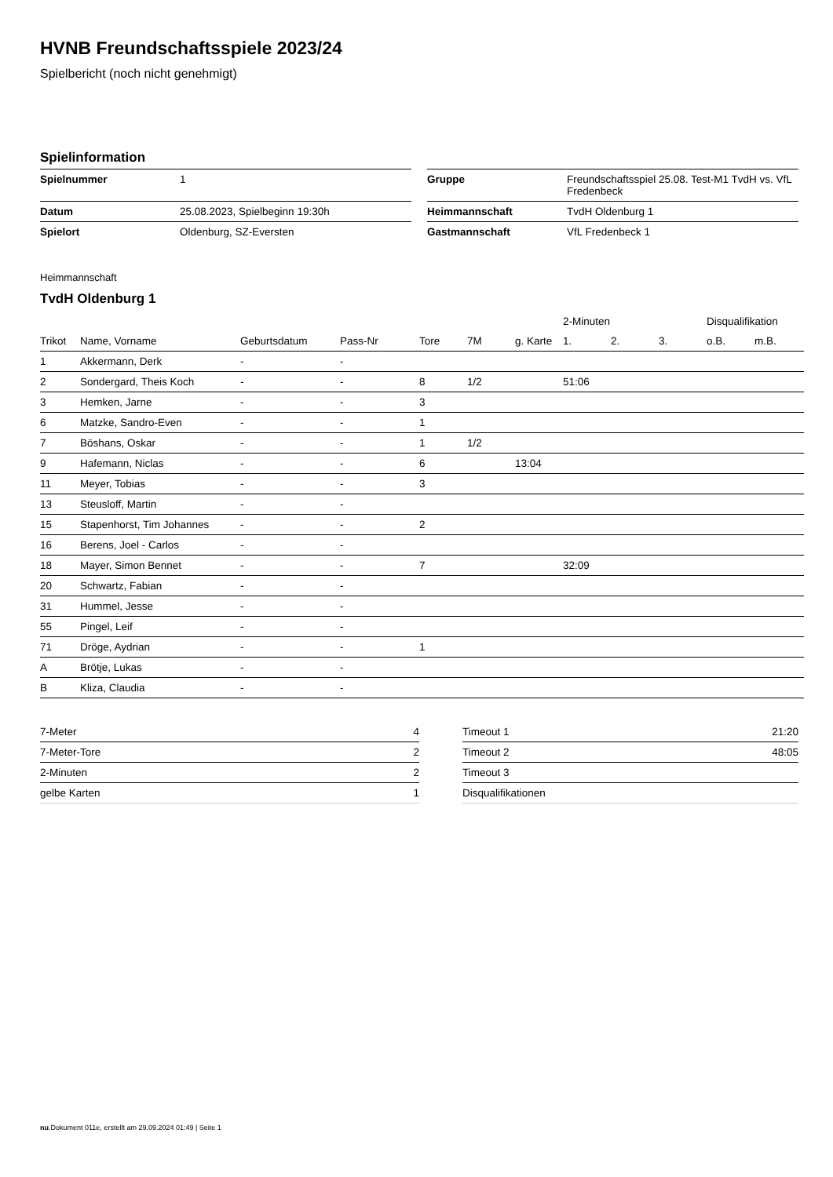HVNB Freundschaftsspiele 2023/24
Spielbericht (noch nicht genehmigt)
Spielinformation
| Spielnummer | 1 |
| Datum | 25.08.2023, Spielbeginn 19:30h |
| Spielort | Oldenburg, SZ-Eversten |
| Gruppe | Freundschaftsspiel 25.08. Test-M1 TvdH vs. VfL Fredenbeck |
| Heimmannschaft | TvdH Oldenburg 1 |
| Gastmannschaft | VfL Fredenbeck 1 |
Heimmannschaft
TvdH Oldenburg 1
| | | | | | | | 2-Minuten | | | Disqualifikation | |
| --- | --- | --- | --- | --- | --- | --- | --- | --- | --- | --- | --- |
| Trikot | Name, Vorname | Geburtsdatum | Pass-Nr | Tore | 7M | g. Karte | 1. | 2. | 3. | o.B. | m.B. |
| 1 | Akkermann, Derk | - | - | | | | | | | | |
| 2 | Sondergard, Theis Koch | - | - | 8 | 1/2 | | 51:06 | | | | |
| 3 | Hemken, Jarne | - | - | 3 | | | | | | | |
| 6 | Matzke, Sandro-Even | - | - | 1 | | | | | | | |
| 7 | Böshans, Oskar | - | - | 1 | 1/2 | | | | | | |
| 9 | Hafemann, Niclas | - | - | 6 | | 13:04 | | | | | |
| 11 | Meyer, Tobias | - | - | 3 | | | | | | | |
| 13 | Steusloff, Martin | - | - | | | | | | | | |
| 15 | Stapenhorst, Tim Johannes | - | - | 2 | | | | | | | |
| 16 | Berens, Joel - Carlos | - | - | | | | | | | | |
| 18 | Mayer, Simon Bennet | - | - | 7 | | | 32:09 | | | | |
| 20 | Schwartz, Fabian | - | - | | | | | | | | |
| 31 | Hummel, Jesse | - | - | | | | | | | | |
| 55 | Pingel, Leif | - | - | | | | | | | | |
| 71 | Dröge, Aydrian | - | - | 1 | | | | | | | |
| A | Brötje, Lukas | - | - | | | | | | | | |
| B | Kliza, Claudia | - | - | | | | | | | | |
| 7-Meter | 4 |
| 7-Meter-Tore | 2 |
| 2-Minuten | 2 |
| gelbe Karten | 1 |
| Timeout 1 | 21:20 |
| Timeout 2 | 48:05 |
| Timeout 3 | |
| Disqualifikationen | |
nu.Dokument 011e, erstellt am 29.09.2024 01:49 | Seite 1